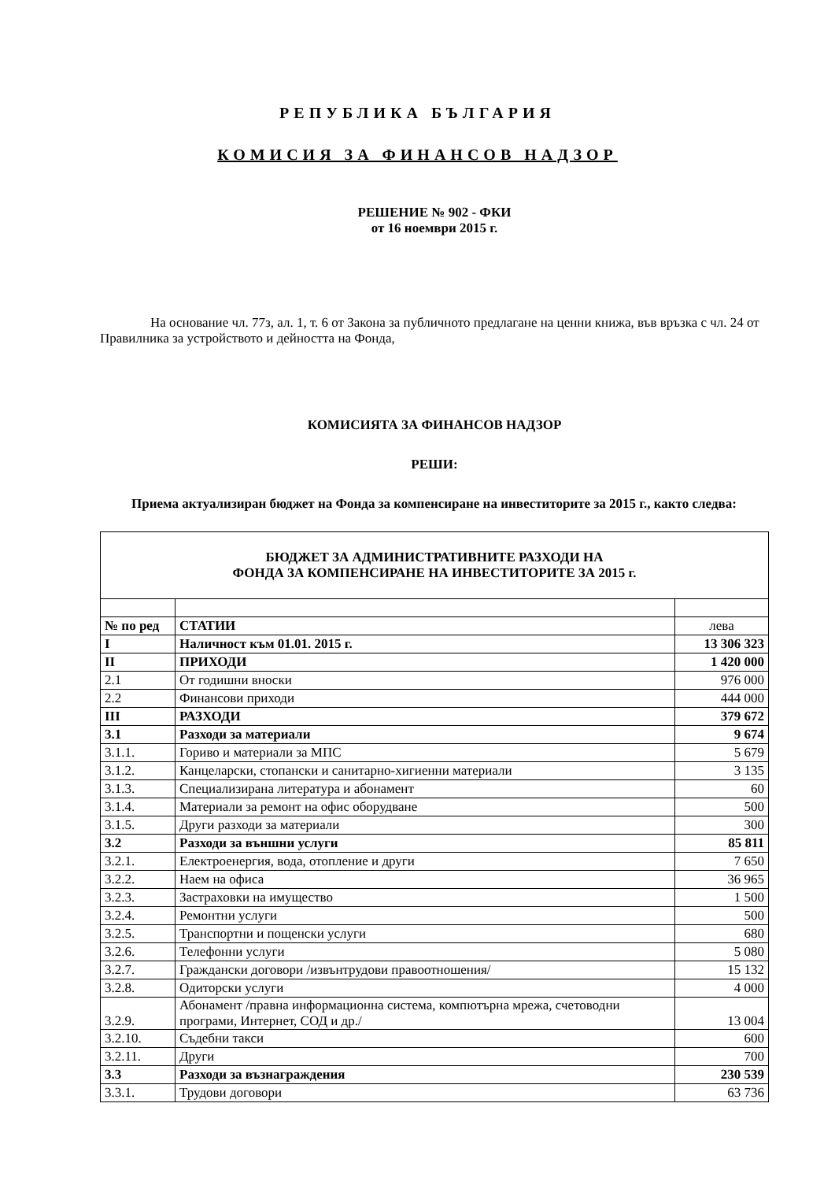РЕПУБЛИКА БЪЛГАРИЯ
КОМИСИЯ ЗА ФИНАНСОВ НАДЗОР
РЕШЕНИЕ № 902 - ФКИ
от 16 ноември 2015 г.
На основание чл. 77з, ал. 1, т. 6 от Закона за публичното предлагане на ценни книжа, във връзка с чл. 24 от Правилника за устройството и дейността на Фонда,
КОМИСИЯТА ЗА ФИНАНСОВ НАДЗОР
РЕШИ:
Приема актуализиран бюджет на Фонда за компенсиране на инвеститорите за 2015 г., както следва:
| БЮДЖЕТ ЗА АДМИНИСТРАТИВНИТЕ РАЗХОДИ НА ФОНДА ЗА КОМПЕНСИРАНЕ НА ИНВЕСТИТОРИТЕ ЗА 2015 г. | | |
| № по ред | СТАТИИ | лева |
| I | Наличност към 01.01. 2015 г. | 13 306 323 |
| II | ПРИХОДИ | 1 420 000 |
| 2.1 | От годишни вноски | 976 000 |
| 2.2 | Финансови приходи | 444 000 |
| III | РАЗХОДИ | 379 672 |
| 3.1 | Разходи за материали | 9 674 |
| 3.1.1. | Гориво и материали за МПС | 5 679 |
| 3.1.2. | Канцеларски, стопански и санитарно-хигиенни материали | 3 135 |
| 3.1.3. | Специализирана литература и абонамент | 60 |
| 3.1.4. | Материали за ремонт на офис оборудване | 500 |
| 3.1.5. | Други разходи за материали | 300 |
| 3.2 | Разходи за външни услуги | 85 811 |
| 3.2.1. | Електроенергия, вода, отопление и други | 7 650 |
| 3.2.2. | Наем на офиса | 36 965 |
| 3.2.3. | Застраховки на имущество | 1 500 |
| 3.2.4. | Ремонтни услуги | 500 |
| 3.2.5. | Транспортни и пощенски услуги | 680 |
| 3.2.6. | Телефонни услуги | 5 080 |
| 3.2.7. | Граждански договори /извънтрудови правоотношения/ | 15 132 |
| 3.2.8. | Одиторски услуги | 4 000 |
| 3.2.9. | Абонамент /правна информационна система, компютърна мрежа, счетоводни програми, Интернет, СОД и др./ | 13 004 |
| 3.2.10. | Съдебни такси | 600 |
| 3.2.11. | Други | 700 |
| 3.3 | Разходи за възнаграждения | 230 539 |
| 3.3.1. | Трудови договори | 63 736 |